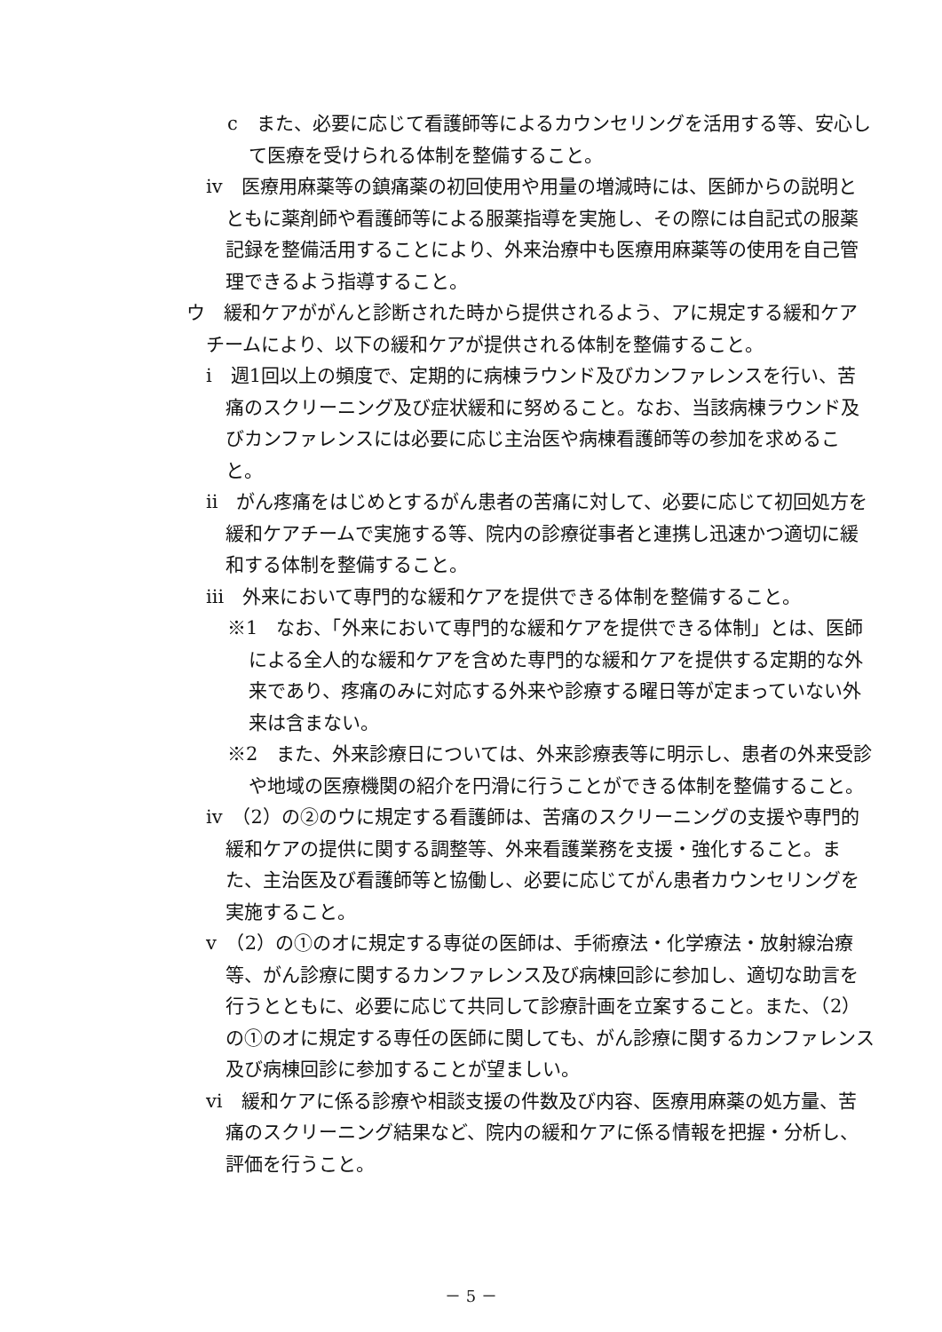c　また、必要に応じて看護師等によるカウンセリングを活用する等、安心して医療を受けられる体制を整備すること。
ⅳ　医療用麻薬等の鎮痛薬の初回使用や用量の増減時には、医師からの説明とともに薬剤師や看護師等による服薬指導を実施し、その際には自記式の服薬記録を整備活用することにより、外来治療中も医療用麻薬等の使用を自己管理できるよう指導すること。
ウ　緩和ケアががんと診断された時から提供されるよう、アに規定する緩和ケアチームにより、以下の緩和ケアが提供される体制を整備すること。
ⅰ　週1回以上の頻度で、定期的に病棟ラウンド及びカンファレンスを行い、苦痛のスクリーニング及び症状緩和に努めること。なお、当該病棟ラウンド及びカンファレンスには必要に応じ主治医や病棟看護師等の参加を求めること。
ⅱ　がん疼痛をはじめとするがん患者の苦痛に対して、必要に応じて初回処方を緩和ケアチームで実施する等、院内の診療従事者と連携し迅速かつ適切に緩和する体制を整備すること。
ⅲ　外来において専門的な緩和ケアを提供できる体制を整備すること。
※1　なお、「外来において専門的な緩和ケアを提供できる体制」とは、医師による全人的な緩和ケアを含めた専門的な緩和ケアを提供する定期的な外来であり、疼痛のみに対応する外来や診療する曜日等が定まっていない外来は含まない。
※2　また、外来診療日については、外来診療表等に明示し、患者の外来受診や地域の医療機関の紹介を円滑に行うことができる体制を整備すること。
ⅳ　（2）の②のウに規定する看護師は、苦痛のスクリーニングの支援や専門的緩和ケアの提供に関する調整等、外来看護業務を支援・強化すること。また、主治医及び看護師等と協働し、必要に応じてがん患者カウンセリングを実施すること。
ⅴ　（2）の①のオに規定する専従の医師は、手術療法・化学療法・放射線治療等、がん診療に関するカンファレンス及び病棟回診に参加し、適切な助言を行うとともに、必要に応じて共同して診療計画を立案すること。また、（2）の①のオに規定する専任の医師に関しても、がん診療に関するカンファレンス及び病棟回診に参加することが望ましい。
ⅵ　緩和ケアに係る診療や相談支援の件数及び内容、医療用麻薬の処方量、苦痛のスクリーニング結果など、院内の緩和ケアに係る情報を把握・分析し、評価を行うこと。
－ 5 －